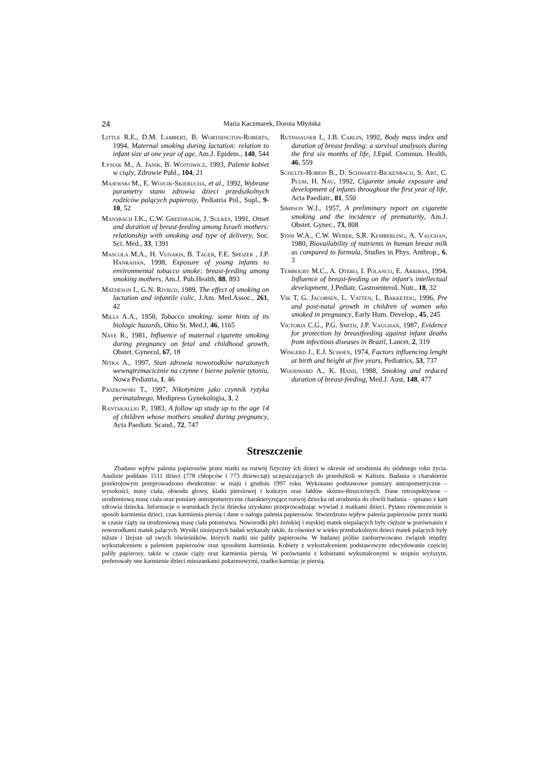24 Maria Kaczmarek, Dorota Młyńska
Little R.E., D.M. Lambert, B. Worthington-Roberts, 1994, Maternal smoking during lactation: relation to infant size at one year of age, Am.J. Epidem., 140, 544
Łysiak M., A. Janik, B. Wójtowicz, 1993, Palenie kobiet w ciąży, Zdrowie Publ., 104, 21
Majewski M., E. Wójcik-Skierucha, et al., 1992, Wybrane parametry stanu zdrowia dzieci przedszkolnych rodziców palących papierosy, Pediatria Pol., Supl., 9-10, 52
Mansbach I.K., C.W. Greenbaum, J. Sulkes, 1991, Onset and duration of breast-feeding among Israeli mothers: relationship with smoking and type of delivery, Soc. Sci. Med., 33, 1391
Mascola M.A., H. Vunakis, B. Tager, F.E. Speizer , J.P. Hanrahan, 1998, Exposure of young infants to environmental tobacco smoke: breast-feeding among smoking mothers, Am.J. Pub.Health, 88, 893
Matheson I., G.N. Rivrud, 1989, The effect of smoking on lactation and infantile colic, J.Am. Med.Assoc., 261, 42
Mills A.A., 1950, Tobacco smoking: some hints of its biologic hazards, Ohio St. Med.J, 46, 1165
Naye R., 1981, Influence of maternal cigarette smoking during pregnancy on fetal and childhood growth, Obstet. Gynecol, 67, 18
Nitka A., 1997, Stan zdrowia noworodków narażonych wewnątrzmacicznie na czynne i bierne palenie tytoniu, Nowa Pediatria, 1, 46
Paszkowski T., 1997, Nikotynizm jako czynnik ryzyka perinatalnego, Medipress Gynekologia, 3, 2
Rantakallio P., 1983, A follow up study up to the age 14 of children whose mothers smoked during pregnancy, Acta Paediatr. Scand., 72, 747
Rutishauser I., J.B. Carlin, 1992, Body mass index and duration of breast feeding: a survival analysois during the first six months of life, J.Epid. Commun. Health, 46, 559
Schulte-Hobein B., D. Schwartz-Bickenbach, S. Abt, C. Plum, H. Nau, 1992, Cigarette smoke exposure and development of infants throughout the first year of life, Acta Paediatr., 81, 550
Simpson W.J., 1957, A preliminary report on cigarette smoking and the incidence of prematurity, Am.J. Obstet. Gynec., 73, 808
Stini W.A., C.W. Weber, S.R. Kemberling, A. Vaughan, 1980, Biovailability of nutrients in human breast milk as compared to formula, Studies in Phys. Anthrop., 6, 3
Temboury M.C., A. Otero, I. Polanco, E. Arribas, 1994, Influence of breast-feeding on the infant's intellectual development, J.Pediatr. Gastroenterol. Nutr., 18, 32
Vik T, G. Jacobsen, L. Vatten, L. Bakketeig, 1996, Pre and post-natal growth in children of women who smoked in pregnancy, Early Hum. Develop., 45, 245
Victoria C.G., P.G. Smith, J.P. Vaughan, 1987, Evidence for protection by breastfeeding against infant deaths from infectious diseases in Brazil, Lancet, 2, 319
Wingerd J., E.J. Schoen, 1974, Factors influencing lenght at birth and height at five years, Pediatrics, 53, 737
Woodward A., K. Hand, 1988, Smoking and reduced duration of breast-feeding, Med.J. Aust, 148, 477
Streszczenie
Zbadano wpływ palenia papierosów przez matki na rozwój fizyczny ich dzieci w okresie od urodzenia do siódmego roku życia. Analizie poddano 1511 dzieci (778 chłopców i 773 dziewcząt) uczęszczających do przedszkoli w Kaliszu. Badania o charakterze przekrojowym przeprowadzono dwukrotnie: w maju i grudniu 1997 roku. Wykonano podstawowe pomiary antropometryczne – wysokości, masy ciała, obwodu głowy, klatki piersiowej i kończyn oraz fałdów skórno-tłuszczowych. Dane retrospektywne – urodzeniową masę ciała oraz pomiary antropometryczne charakteryzujące rozwój dziecka od urodzenia do chwili badania – spisano z kart zdrowia dziecka. Informacje o warunkach życia dziecka uzyskano przeprowadzając wywiad z matkami dzieci. Pytano równocześnie o sposób karmienia dzieci, czas karmienia piersią i dane o nałogu palenia papierosów. Stwierdzono wpływ palenia papierosów przez matki w czasie ciąży na urodzeniową masę ciała potomstwa. Noworodki płci żeńskiej i męskiej matek niepalących były cięższe w porównaniu z noworodkami matek palących. Wyniki niniejszych badań wykazały także, że również w wieku przedszkolnym dzieci matek palących były niższe i lżejsze od swych rówieśników, których matki nie paliły papierosów. W badanej próbie zaobserwowano związek między wykształceniem a paleniem papierosów oraz sposobem karmienia. Kobiety z wykształceniem podstawowym zdecydowanie częściej paliły papierosy, także w czasie ciąży oraz karmienia piersią. W porównaniu z kobietami wykształconymi w stopniu wyższym, preferowały one karmienie dzieci mieszankami pokarmowymi, rzadko karmiąc je piersią.